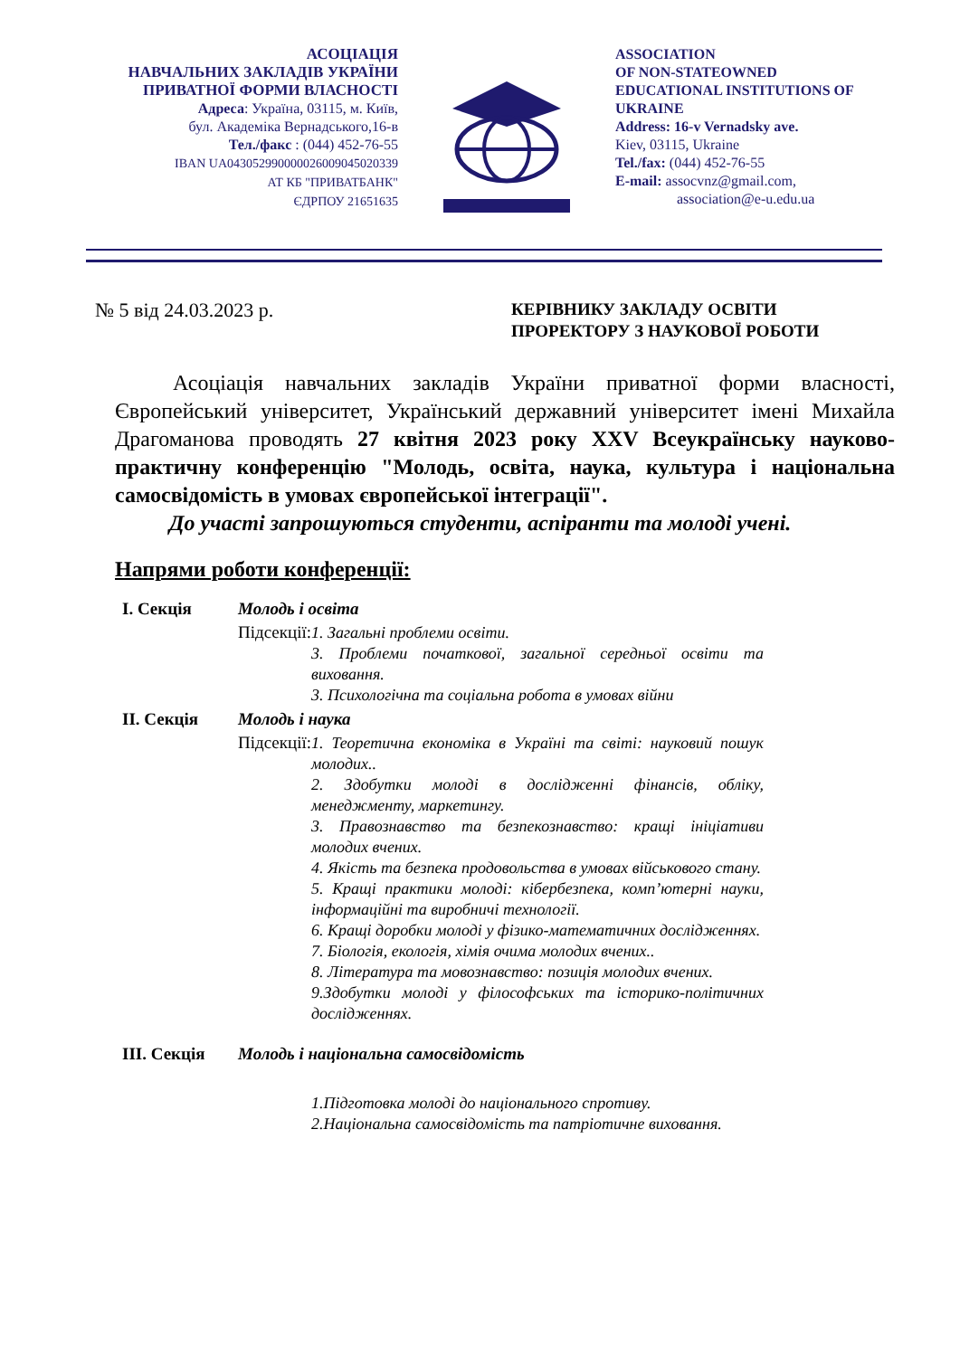АСОЦІАЦІЯ
НАВЧАЛЬНИХ ЗАКЛАДІВ УКРАЇНИ
ПРИВАТНОЇ ФОРМИ ВЛАСНОСТІ
Адреса: Україна, 03115, м. Київ,
бул. Академіка Вернадського,16-в
Тел./факс : (044) 452-76-55
IBAN UA043052990000026009045020339
АТ КБ "ПРИВАТБАНК"
ЄДРПОУ 21651635
ASSOCIATION
OF NON-STATEOWNED
EDUCATIONAL INSTITUTIONS OF
UKRAINE
Address: 16-v Vernadsky ave.
Kiev, 03115, Ukraine
Tel./fax: (044) 452-76-55
E-mail: assocvnz@gmail.com,
association@e-u.edu.ua
№ 5 від 24.03.2023 р.
КЕРІВНИКУ ЗАКЛАДУ ОСВІТИ
ПРОРЕКТОРУ З НАУКОВОЇ РОБОТИ
Асоціація навчальних закладів України приватної форми власності, Європейський університет, Український державний університет імені Михайла Драгоманова проводять 27 квітня 2023 року XXV Всеукраїнську науково-практичну конференцію "Молодь, освіта, наука, культура і національна самосвідомість в умовах європейської інтеграції".
До участі запрошуються студенти, аспіранти та молоді учені.
Напрями роботи конференції:
| І. Секція | Молодь і освіта | |
| | Підсекції: | 1. Загальні проблеми освіти. 3. Проблеми початкової, загальної середньої освіти та виховання. 3. Психологічна та соціальна робота в умовах війни |
| ІІ. Секція | Молодь і наука | |
| | Підсекції: | 1. Теоретична економіка в Україні та світі: науковий пошук молодих.. 2. Здобутки молоді в дослідженні фінансів, обліку, менеджменту, маркетингу. 3. Правознавство та безпекознавство: кращі ініціативи молодих вчених. 4. Якість та безпека продовольства в умовах військового стану. 5. Кращі практики молоді: кібербезпека, комп’ютерні науки, інформаційні та виробничі технології. 6. Кращі доробки молоді у фізико-математичних дослідженнях. 7. Біологія, екологія, хімія очима молодих вчених.. 8. Література та мовознавство: позиція молодих вчених. 9.Здобутки молоді у філософських та історико-політичних дослідженнях. |
| ІІІ. Секція | Молодь і національна самосвідомість | |
| | | 1.Підготовка молоді до національного спротиву. 2.Національна самосвідомість та патріотичне виховання. |